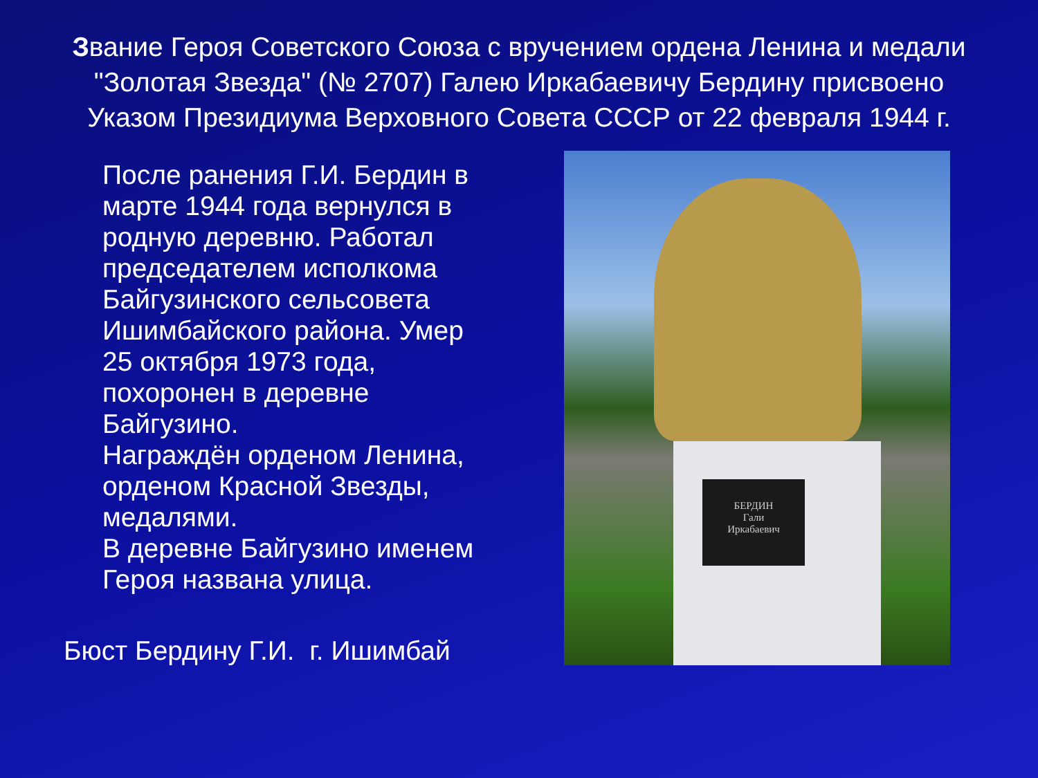Звание Героя Советского Союза с вручением ордена Ленина и медали "Золотая Звезда" (№ 2707) Галею Иркабаевичу Бердину присвоено Указом Президиума Верховного Совета СССР от 22 февраля 1944 г.
После ранения Г.И. Бердин в марте 1944 года вернулся в родную деревню. Работал председателем исполкома Байгузинского сельсовета Ишимбайского района. Умер 25 октября 1973 года, похоронен в деревне Байгузино.
Награждён орденом Ленина, орденом Красной Звезды, медалями.
В деревне Байгузино именем Героя названа улица.
Бюст Бердину Г.И. г. Ишимбай
БЕРДИН
Гали
Иркабаевич